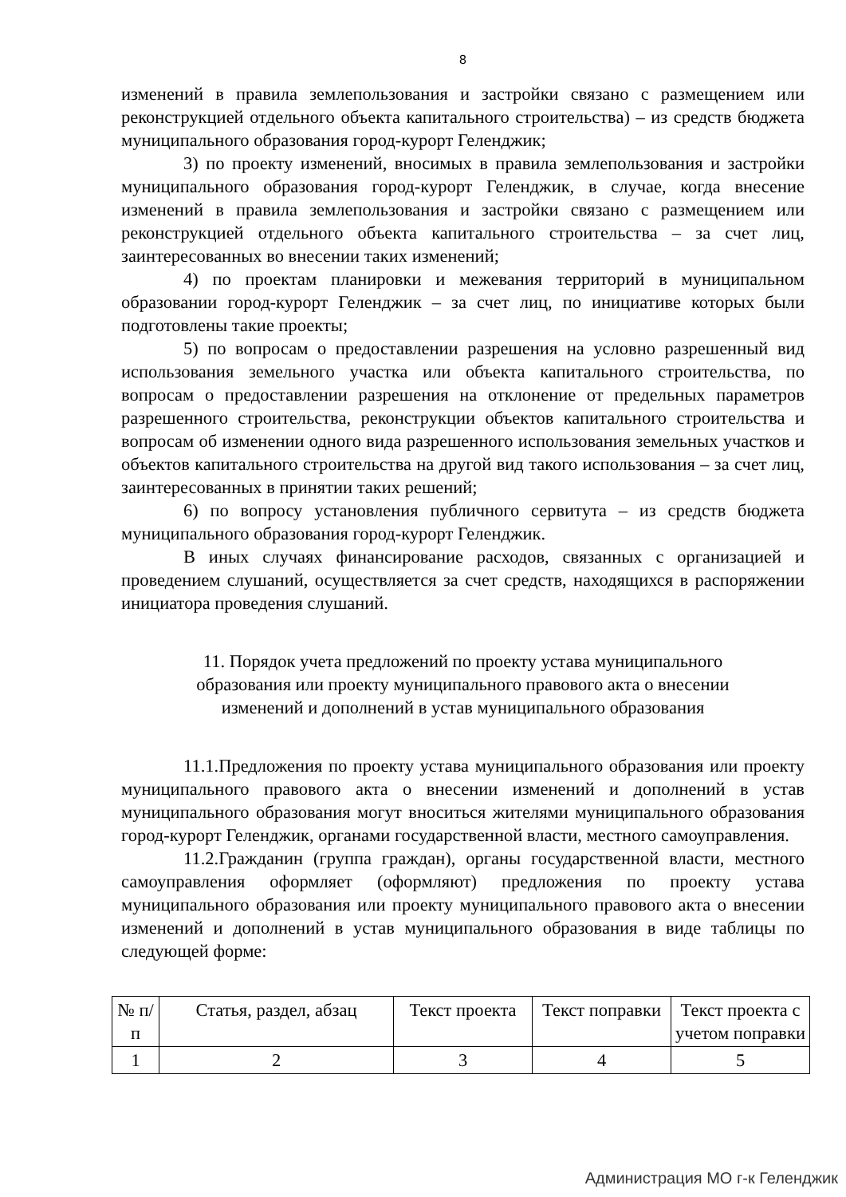8
изменений в правила землепользования и застройки связано с размещением или реконструкцией отдельного объекта капитального строительства) – из средств бюджета муниципального образования город-курорт Геленджик;
3) по проекту изменений, вносимых в правила землепользования и застройки муниципального образования город-курорт Геленджик, в случае, когда внесение изменений в правила землепользования и застройки связано с размещением или реконструкцией отдельного объекта капитального строительства – за счет лиц, заинтересованных во внесении таких изменений;
4) по проектам планировки и межевания территорий в муниципальном образовании город-курорт Геленджик – за счет лиц, по инициативе которых были подготовлены такие проекты;
5) по вопросам о предоставлении разрешения на условно разрешенный вид использования земельного участка или объекта капитального строительства, по вопросам о предоставлении разрешения на отклонение от предельных параметров разрешенного строительства, реконструкции объектов капитального строительства и вопросам об изменении одного вида разрешенного использования земельных участков и объектов капитального строительства на другой вид такого использования – за счет лиц, заинтересованных в принятии таких решений;
6) по вопросу установления публичного сервитута – из средств бюджета муниципального образования город-курорт Геленджик.
В иных случаях финансирование расходов, связанных с организацией и проведением слушаний, осуществляется за счет средств, находящихся в распоряжении инициатора проведения слушаний.
11. Порядок учета предложений по проекту устава муниципального образования или проекту муниципального правового акта о внесении изменений и дополнений в устав муниципального образования
11.1.Предложения по проекту устава муниципального образования или проекту муниципального правового акта о внесении изменений и дополнений в устав муниципального образования могут вноситься жителями муниципального образования город-курорт Геленджик, органами государственной власти, местного самоуправления.
11.2.Гражданин (группа граждан), органы государственной власти, местного самоуправления оформляет (оформляют) предложения по проекту устава муниципального образования или проекту муниципального правового акта о внесении изменений и дополнений в устав муниципального образования в виде таблицы по следующей форме:
| № п/п | Статья, раздел, абзац | Текст проекта | Текст поправки | Текст проекта с учетом поправки |
| 1 | 2 | 3 | 4 | 5 |
Администрация МО г-к Геленджик